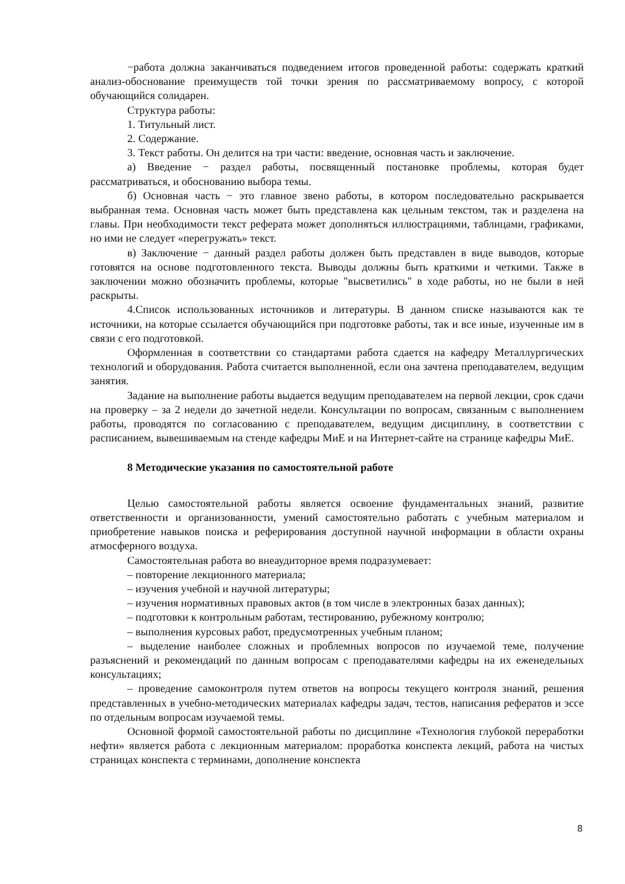−работа должна заканчиваться подведением итогов проведенной работы: содержать краткий анализ-обоснование преимуществ той точки зрения по рассматриваемому вопросу, с которой обучающийся солидарен.
Структура работы:
1. Титульный лист.
2. Содержание.
3. Текст работы. Он делится на три части: введение, основная часть и заключение.
а) Введение − раздел работы, посвященный постановке проблемы, которая будет рассматриваться, и обоснованию выбора темы.
б) Основная часть − это главное звено работы, в котором последовательно раскрывается выбранная тема. Основная часть может быть представлена как цельным текстом, так и разделена на главы. При необходимости текст реферата может дополняться иллюстрациями, таблицами, графиками, но ими не следует «перегружать» текст.
в) Заключение − данный раздел работы должен быть представлен в виде выводов, которые готовятся на основе подготовленного текста. Выводы должны быть краткими и четкими. Также в заключении можно обозначить проблемы, которые "высветились" в ходе работы, но не были в ней раскрыты.
4.Список использованных источников и литературы. В данном списке называются как те источники, на которые ссылается обучающийся при подготовке работы, так и все иные, изученные им в связи с его подготовкой.
Оформленная в соответствии со стандартами работа сдается на кафедру Металлургических технологий и оборудования. Работа считается выполненной, если она зачтена преподавателем, ведущим занятия.
Задание на выполнение работы выдается ведущим преподавателем на первой лекции, срок сдачи на проверку – за 2 недели до зачетной недели. Консультации по вопросам, связанным с выполнением работы, проводятся по согласованию с преподавателем, ведущим дисциплину, в соответствии с расписанием, вывешиваемым на стенде кафедры МиЕ и на Интернет-сайте на странице кафедры МиЕ.
8 Методические указания по самостоятельной работе
Целью самостоятельной работы является освоение фундаментальных знаний, развитие ответственности и организованности, умений самостоятельно работать с учебным материалом и приобретение навыков поиска и реферирования доступной научной информации в области охраны атмосферного воздуха.
Самостоятельная работа во внеаудиторное время подразумевает:
– повторение лекционного материала;
– изучения учебной и научной литературы;
– изучения нормативных правовых актов (в том числе в электронных базах данных);
– подготовки к контрольным работам, тестированию, рубежному контролю;
– выполнения курсовых работ, предусмотренных учебным планом;
– выделение наиболее сложных и проблемных вопросов по изучаемой теме, получение разъяснений и рекомендаций по данным вопросам с преподавателями кафедры на их еженедельных консультациях;
– проведение самоконтроля путем ответов на вопросы текущего контроля знаний, решения представленных в учебно-методических материалах кафедры задач, тестов, написания рефератов и эссе по отдельным вопросам изучаемой темы.
Основной формой самостоятельной работы по дисциплине «Технология глубокой переработки нефти» является работа с лекционным материалом: проработка конспекта лекций, работа на чистых страницах конспекта с терминами, дополнение конспекта
8